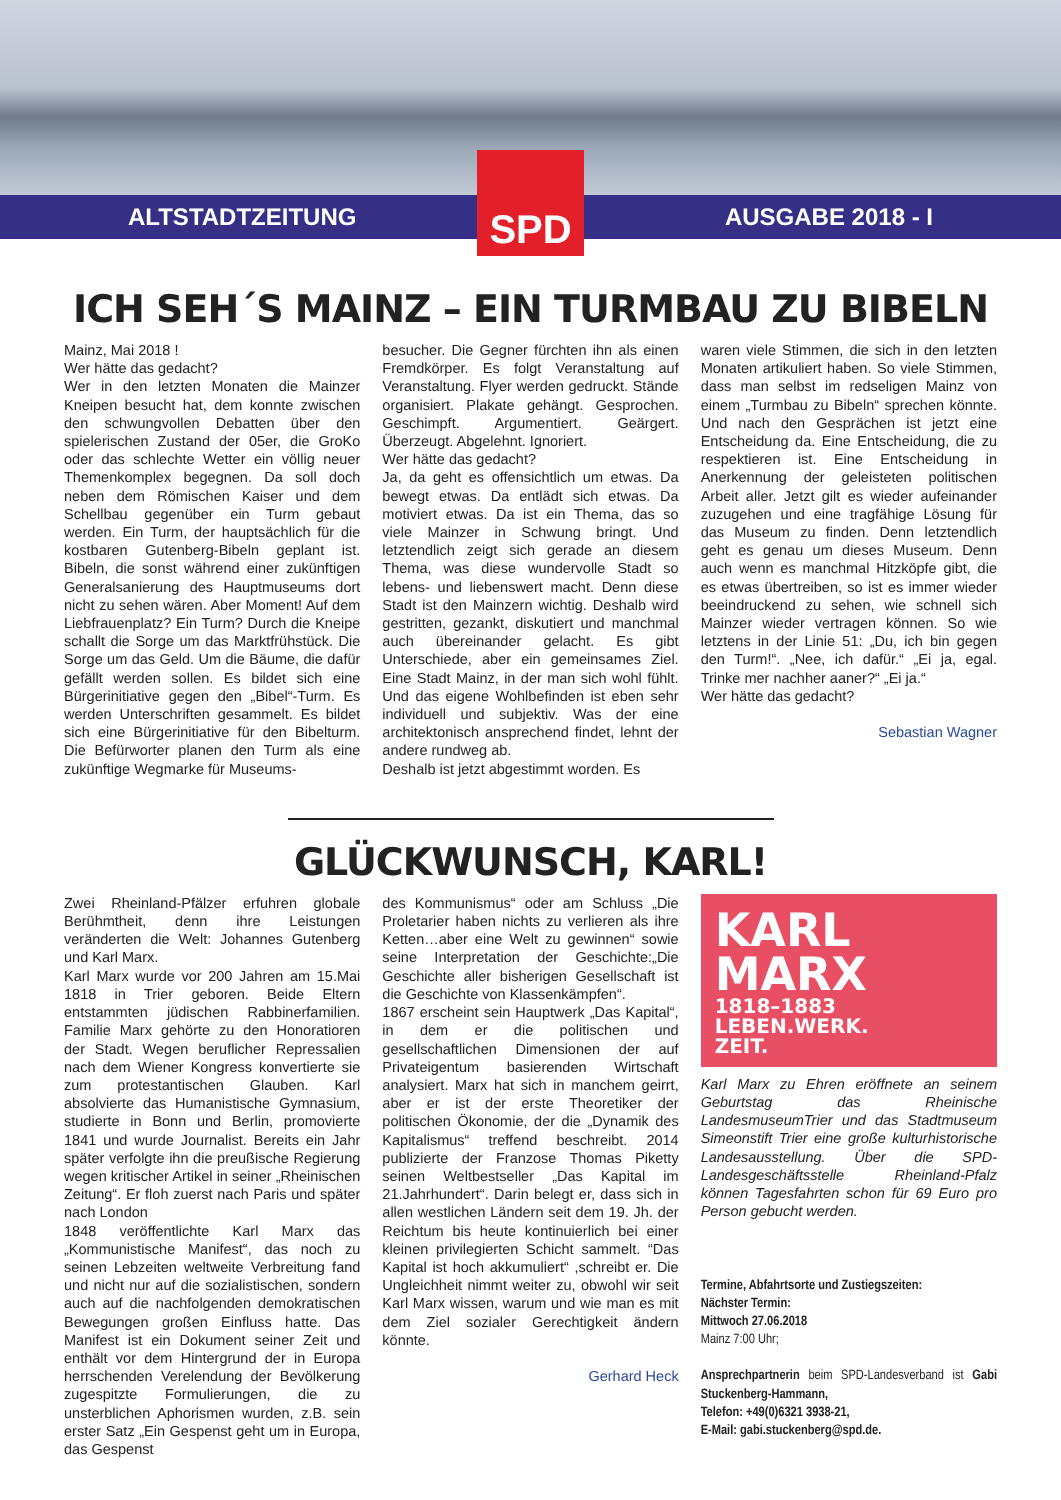ALTSTADTZEITUNG
SPD
AUSGABE 2018 - I
ICH SEH´S MAINZ – EIN TURMBAU ZU BIBELN
Mainz, Mai 2018 !
Wer hätte das gedacht?
Wer in den letzten Monaten die Mainzer Kneipen besucht hat, dem konnte zwischen den schwungvollen Debatten über den spielerischen Zustand der 05er, die GroKo oder das schlechte Wetter ein völlig neuer Themenkomplex begegnen. Da soll doch neben dem Römischen Kaiser und dem Schellbau gegenüber ein Turm gebaut werden. Ein Turm, der hauptsächlich für die kostbaren Gutenberg-Bibeln geplant ist. Bibeln, die sonst während einer zukünftigen Generalsanierung des Hauptmuseums dort nicht zu sehen wären. Aber Moment! Auf dem Liebfrauenplatz? Ein Turm? Durch die Kneipe schallt die Sorge um das Marktfrühstück. Die Sorge um das Geld. Um die Bäume, die dafür gefällt werden sollen. Es bildet sich eine Bürgerinitiative gegen den „Bibel“-Turm. Es werden Unterschriften gesammelt. Es bildet sich eine Bürgerinitiative für den Bibelturm. Die Befürworter planen den Turm als eine zukünftige Wegmarke für Museums-
besucher. Die Gegner fürchten ihn als einen Fremdkörper. Es folgt Veranstaltung auf Veranstaltung. Flyer werden gedruckt. Stände organisiert. Plakate gehängt. Gesprochen. Geschimpft. Argumentiert. Geärgert. Überzeugt. Abgelehnt. Ignoriert.
Wer hätte das gedacht?
Ja, da geht es offensichtlich um etwas. Da bewegt etwas. Da entlädt sich etwas. Da motiviert etwas. Da ist ein Thema, das so viele Mainzer in Schwung bringt. Und letztendlich zeigt sich gerade an diesem Thema, was diese wundervolle Stadt so lebens- und liebenswert macht. Denn diese Stadt ist den Mainzern wichtig. Deshalb wird gestritten, gezankt, diskutiert und manchmal auch übereinander gelacht. Es gibt Unterschiede, aber ein gemeinsames Ziel. Eine Stadt Mainz, in der man sich wohl fühlt. Und das eigene Wohlbefinden ist eben sehr individuell und subjektiv. Was der eine architektonisch ansprechend findet, lehnt der andere rundweg ab.
Deshalb ist jetzt abgestimmt worden. Es
waren viele Stimmen, die sich in den letzten Monaten artikuliert haben. So viele Stimmen, dass man selbst im redseligen Mainz von einem „Turmbau zu Bibeln“ sprechen könnte. Und nach den Gesprächen ist jetzt eine Entscheidung da. Eine Entscheidung, die zu respektieren ist. Eine Entscheidung in Anerkennung der geleisteten politischen Arbeit aller. Jetzt gilt es wieder aufeinander zuzugehen und eine tragfähige Lösung für das Museum zu finden. Denn letztendlich geht es genau um dieses Museum. Denn auch wenn es manchmal Hitzköpfe gibt, die es etwas übertreiben, so ist es immer wieder beeindruckend zu sehen, wie schnell sich Mainzer wieder vertragen können. So wie letztens in der Linie 51: „Du, ich bin gegen den Turm!“. „Nee, ich dafür.“ „Ei ja, egal. Trinke mer nachher aaner?“ „Ei ja.“
Wer hätte das gedacht?
Sebastian Wagner
GLÜCKWUNSCH, KARL!
Zwei Rheinland-Pfälzer erfuhren globale Berühmtheit, denn ihre Leistungen veränderten die Welt: Johannes Gutenberg und Karl Marx.
Karl Marx wurde vor 200 Jahren am 15.Mai 1818 in Trier geboren. Beide Eltern entstammten jüdischen Rabbinerfamilien. Familie Marx gehörte zu den Honoratioren der Stadt. Wegen beruflicher Repressalien nach dem Wiener Kongress konvertierte sie zum protestantischen Glauben. Karl absolvierte das Humanistische Gymnasium, studierte in Bonn und Berlin, promovierte 1841 und wurde Journalist. Bereits ein Jahr später verfolgte ihn die preußische Regierung wegen kritischer Artikel in seiner „Rheinischen Zeitung“. Er floh zuerst nach Paris und später nach London
1848 veröffentlichte Karl Marx das „Kommunistische Manifest“, das noch zu seinen Lebzeiten weltweite Verbreitung fand und nicht nur auf die sozialistischen, sondern auch auf die nachfolgenden demokratischen Bewegungen großen Einfluss hatte. Das Manifest ist ein Dokument seiner Zeit und enthält vor dem Hintergrund der in Europa herrschenden Verelendung der Bevölkerung zugespitzte Formulierungen, die zu unsterblichen Aphorismen wurden, z.B. sein erster Satz „Ein Gespenst geht um in Europa, das Gespenst
des Kommunismus“ oder am Schluss „Die Proletarier haben nichts zu verlieren als ihre Ketten…aber eine Welt zu gewinnen“ sowie seine Interpretation der Geschichte:„Die Geschichte aller bisherigen Gesellschaft ist die Geschichte von Klassenkämpfen“.
1867 erscheint sein Hauptwerk „Das Kapital“, in dem er die politischen und gesellschaftlichen Dimensionen der auf Privateigentum basierenden Wirtschaft analysiert. Marx hat sich in manchem geirrt, aber er ist der erste Theoretiker der politischen Ökonomie, der die „Dynamik des Kapitalismus“ treffend beschreibt. 2014 publizierte der Franzose Thomas Piketty seinen Weltbestseller „Das Kapital im 21.Jahrhundert“. Darin belegt er, dass sich in allen westlichen Ländern seit dem 19. Jh. der Reichtum bis heute kontinuierlich bei einer kleinen privilegierten Schicht sammelt. “Das Kapital ist hoch akkumuliert“ ,schreibt er. Die Ungleichheit nimmt weiter zu, obwohl wir seit Karl Marx wissen, warum und wie man es mit dem Ziel sozialer Gerechtigkeit ändern könnte.
Gerhard Heck
KARL
MARX
1818–1883
LEBEN.WERK.
ZEIT.
Karl Marx zu Ehren eröffnete an seinem Geburtstag das Rheinische LandesmuseumTrier und das Stadtmuseum Simeonstift Trier eine große kulturhistorische Landesausstellung. Über die SPD-Landesgeschäftsstelle Rheinland-Pfalz können Tagesfahrten schon für 69 Euro pro Person gebucht werden.
Termine, Abfahrtsorte und Zustiegszeiten:
Nächster Termin:
Mittwoch 27.06.2018
Mainz 7:00 Uhr;
Ansprechpartnerin beim SPD-Landesverband ist Gabi Stuckenberg-Hammann,
Telefon: +49(0)6321 3938-21,
E-Mail: gabi.stuckenberg@spd.de.